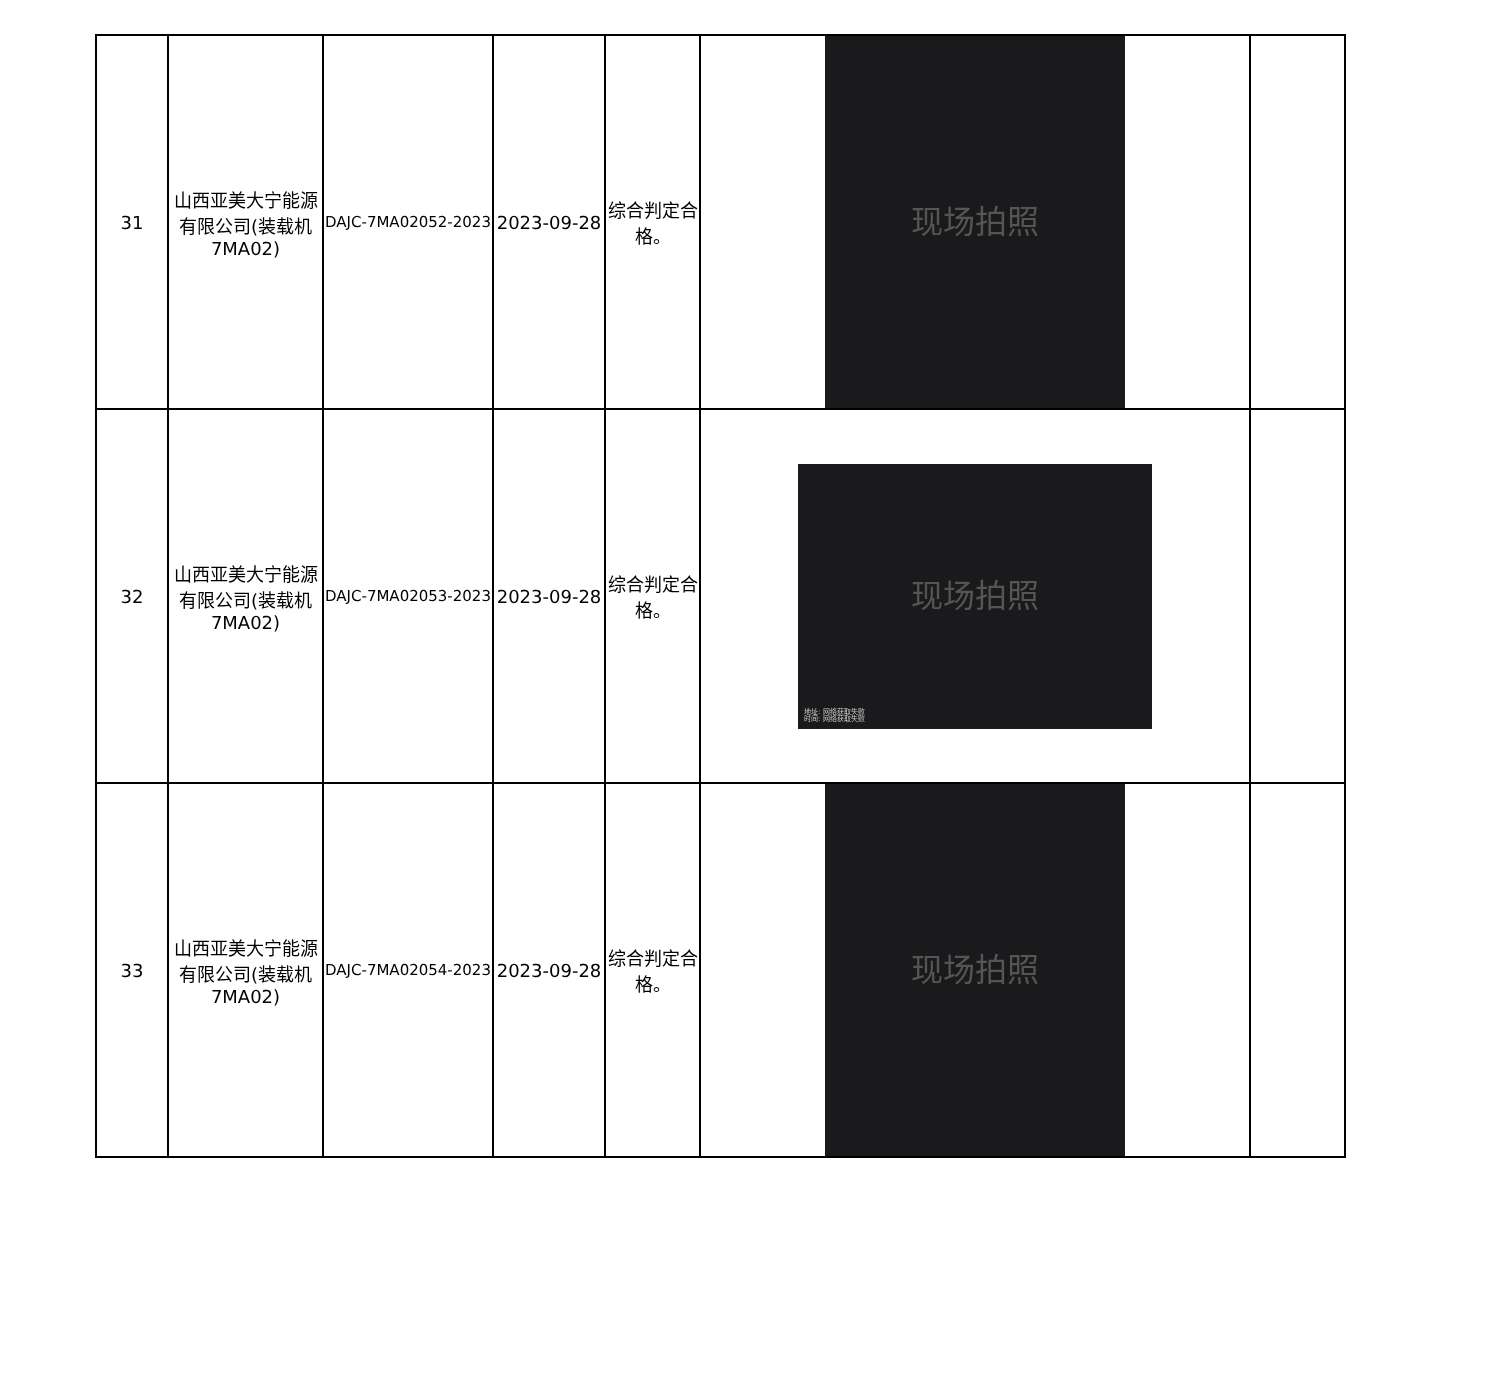| 31 | 山西亚美大宁能源有限公司(装载机7MA02) | DAJC-7MA02052-2023 | 2023-09-28 | 综合判定合格。 | 现场拍照 | |
| 32 | 山西亚美大宁能源有限公司(装载机7MA02) | DAJC-7MA02053-2023 | 2023-09-28 | 综合判定合格。 | 现场拍照 地址: 网络获取失败 时间: 网络获取失败 | |
| 33 | 山西亚美大宁能源有限公司(装载机7MA02) | DAJC-7MA02054-2023 | 2023-09-28 | 综合判定合格。 | 现场拍照 | |